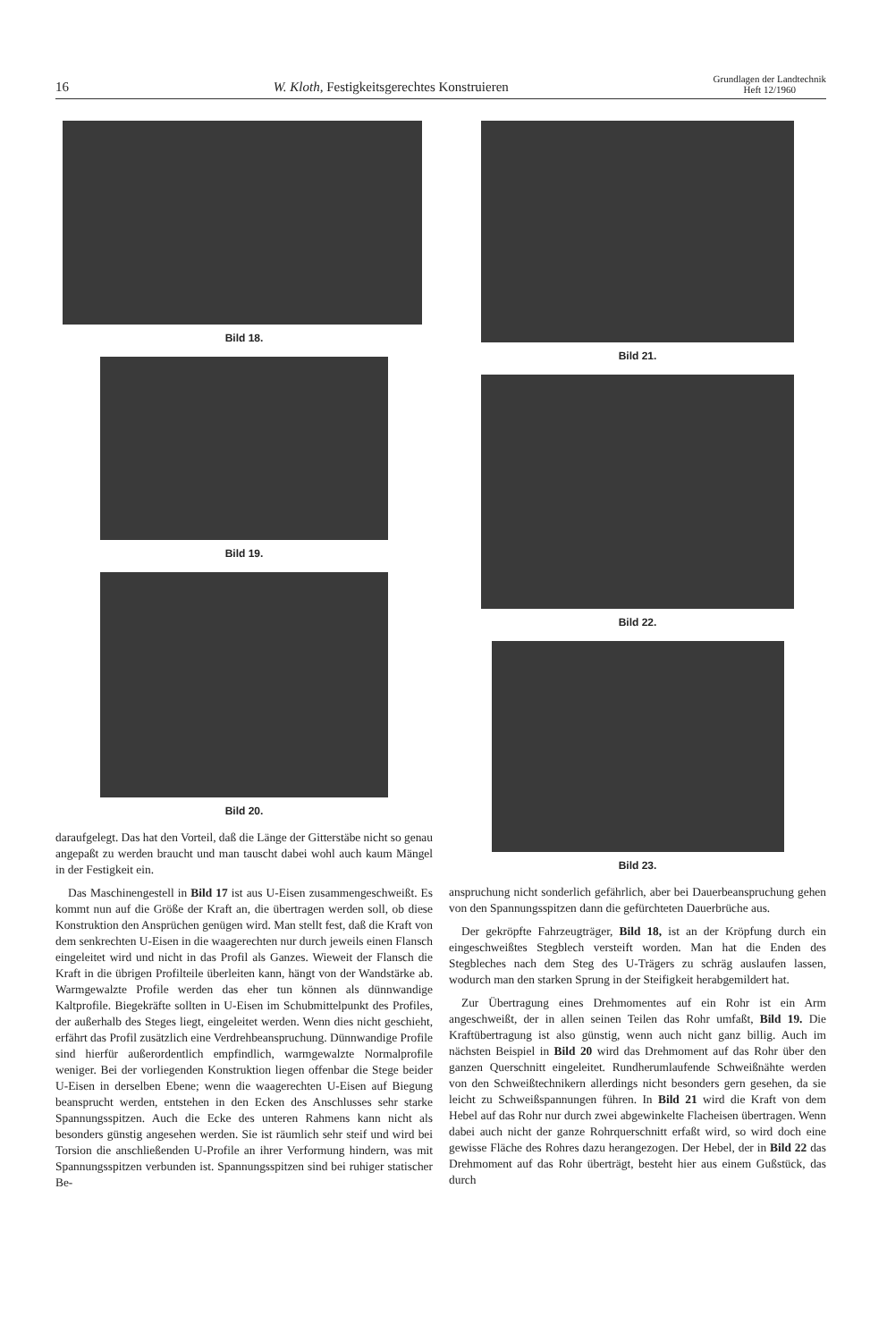16 W. Kloth, Festigkeitsgerechtes Konstruieren Grundlagen der Landtechnik
Heft 12/1960
Bild 18.
Bild 19.
Bild 20.
daraufgelegt. Das hat den Vorteil, daß die Länge der Gitterstäbe nicht so genau angepaßt zu werden braucht und man tauscht dabei wohl auch kaum Mängel in der Festigkeit ein.
Das Maschinengestell in Bild 17 ist aus U-Eisen zusammengeschweißt. Es kommt nun auf die Größe der Kraft an, die übertragen werden soll, ob diese Konstruktion den Ansprüchen genügen wird. Man stellt fest, daß die Kraft von dem senkrechten U-Eisen in die waagerechten nur durch jeweils einen Flansch eingeleitet wird und nicht in das Profil als Ganzes. Wieweit der Flansch die Kraft in die übrigen Profilteile überleiten kann, hängt von der Wandstärke ab. Warmgewalzte Profile werden das eher tun können als dünnwandige Kaltprofile. Biegekräfte sollten in U-Eisen im Schubmittelpunkt des Profiles, der außerhalb des Steges liegt, eingeleitet werden. Wenn dies nicht geschieht, erfährt das Profil zusätzlich eine Verdrehbeanspruchung. Dünnwandige Profile sind hierfür außerordentlich empfindlich, warmgewalzte Normalprofile weniger. Bei der vorliegenden Konstruktion liegen offenbar die Stege beider U-Eisen in derselben Ebene; wenn die waagerechten U-Eisen auf Biegung beansprucht werden, entstehen in den Ecken des Anschlusses sehr starke Spannungsspitzen. Auch die Ecke des unteren Rahmens kann nicht als besonders günstig angesehen werden. Sie ist räumlich sehr steif und wird bei Torsion die anschließenden U-Profile an ihrer Verformung hindern, was mit Spannungsspitzen verbunden ist. Spannungsspitzen sind bei ruhiger statischer Be-
Bild 21.
Bild 22.
Bild 23.
anspruchung nicht sonderlich gefährlich, aber bei Dauerbeanspruchung gehen von den Spannungsspitzen dann die gefürchteten Dauerbrüche aus.
Der gekröpfte Fahrzeugträger, Bild 18, ist an der Kröpfung durch ein eingeschweißtes Stegblech versteift worden. Man hat die Enden des Stegbleches nach dem Steg des U-Trägers zu schräg auslaufen lassen, wodurch man den starken Sprung in der Steifigkeit herabgemildert hat.
Zur Übertragung eines Drehmomentes auf ein Rohr ist ein Arm angeschweißt, der in allen seinen Teilen das Rohr umfaßt, Bild 19. Die Kraftübertragung ist also günstig, wenn auch nicht ganz billig. Auch im nächsten Beispiel in Bild 20 wird das Drehmoment auf das Rohr über den ganzen Querschnitt eingeleitet. Rundherumlaufende Schweißnähte werden von den Schweißtechnikern allerdings nicht besonders gern gesehen, da sie leicht zu Schweißspannungen führen. In Bild 21 wird die Kraft von dem Hebel auf das Rohr nur durch zwei abgewinkelte Flacheisen übertragen. Wenn dabei auch nicht der ganze Rohrquerschnitt erfaßt wird, so wird doch eine gewisse Fläche des Rohres dazu herangezogen. Der Hebel, der in Bild 22 das Drehmoment auf das Rohr überträgt, besteht hier aus einem Gußstück, das durch